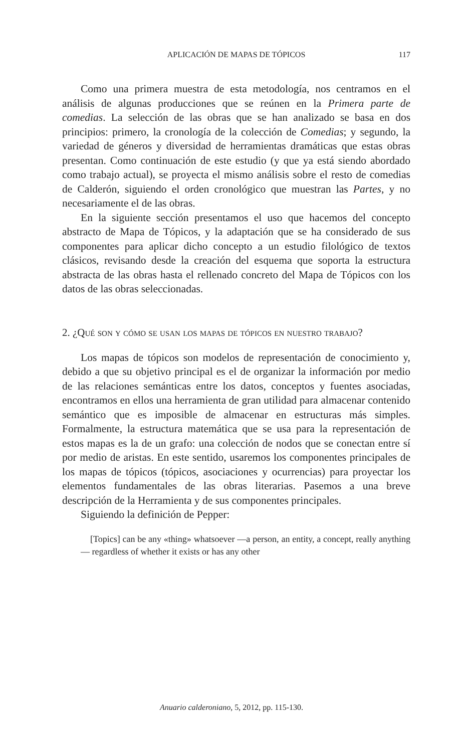APLICACIÓN DE MAPAS DE TÓPICOS 117
Como una primera muestra de esta metodología, nos centramos en el análisis de algunas producciones que se reúnen en la Primera parte de comedias. La selección de las obras que se han analizado se basa en dos principios: primero, la cronología de la colección de Comedias; y segundo, la variedad de géneros y diversidad de herramientas dramáticas que estas obras presentan. Como continuación de este estudio (y que ya está siendo abordado como trabajo actual), se proyecta el mismo análisis sobre el resto de comedias de Calderón, siguiendo el orden cronológico que muestran las Partes, y no necesariamente el de las obras.
En la siguiente sección presentamos el uso que hacemos del concepto abstracto de Mapa de Tópicos, y la adaptación que se ha considerado de sus componentes para aplicar dicho concepto a un estudio filológico de textos clásicos, revisando desde la creación del esquema que soporta la estructura abstracta de las obras hasta el rellenado concreto del Mapa de Tópicos con los datos de las obras seleccionadas.
2. ¿Qué son y cómo se usan los mapas de tópicos en nuestro trabajo?
Los mapas de tópicos son modelos de representación de conocimiento y, debido a que su objetivo principal es el de organizar la información por medio de las relaciones semánticas entre los datos, conceptos y fuentes asociadas, encontramos en ellos una herramienta de gran utilidad para almacenar contenido semántico que es imposible de almacenar en estructuras más simples. Formalmente, la estructura matemática que se usa para la representación de estos mapas es la de un grafo: una colección de nodos que se conectan entre sí por medio de aristas. En este sentido, usaremos los componentes principales de los mapas de tópicos (tópicos, asociaciones y ocurrencias) para proyectar los elementos fundamentales de las obras literarias. Pasemos a una breve descripción de la Herramienta y de sus componentes principales.
Siguiendo la definición de Pepper:
[Topics] can be any «thing» whatsoever —a person, an entity, a concept, really anything— regardless of whether it exists or has any other
Anuario calderoniano, 5, 2012, pp. 115-130.